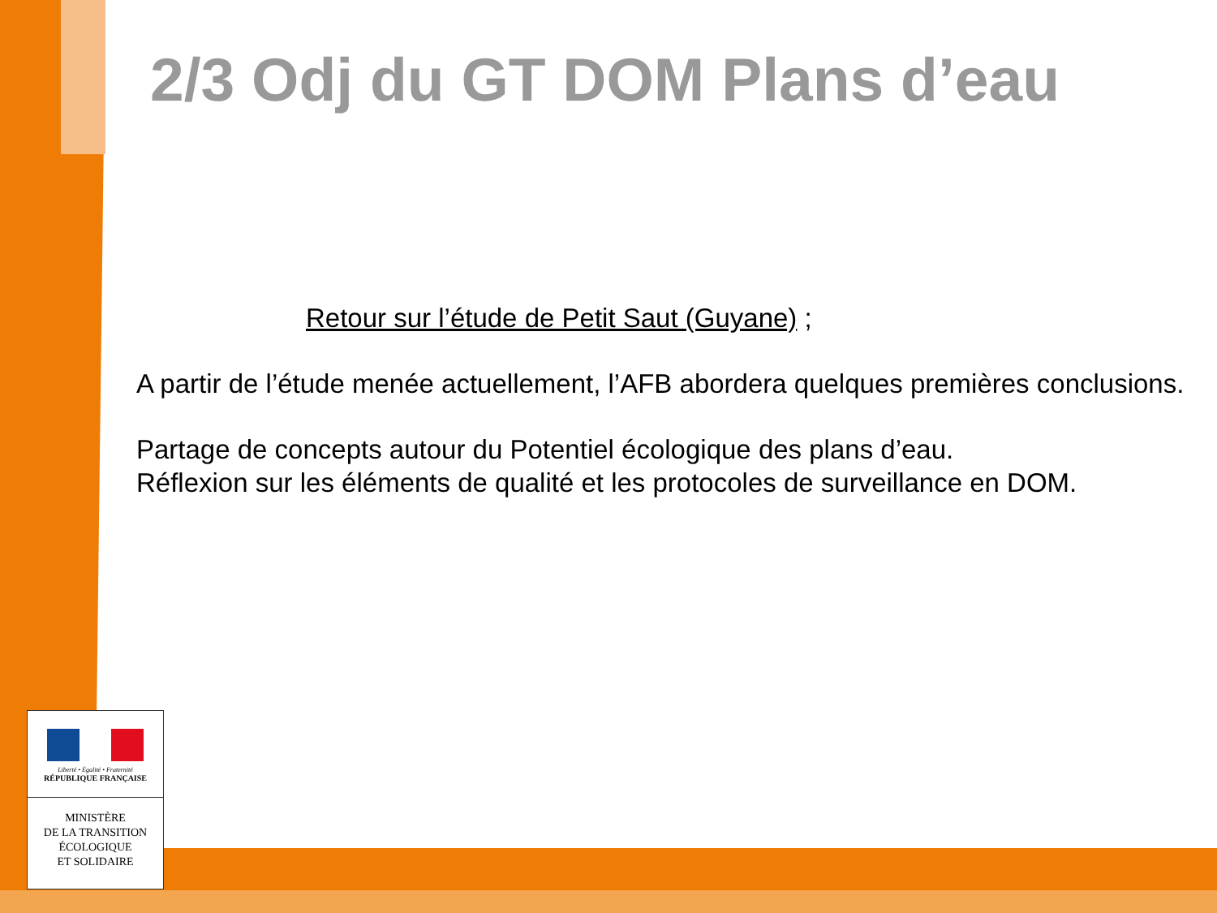2/3 Odj du GT DOM Plans d’eau
Retour sur l’étude de Petit Saut (Guyane) ;
A partir de l’étude menée actuellement, l’AFB abordera quelques premières conclusions.
Partage de concepts autour du Potentiel écologique des plans d’eau.
Réflexion sur les éléments de qualité et les protocoles de surveillance en DOM.
Liberté • Égalité • Fraternité
RÉPUBLIQUE FRANÇAISE
MINISTÈRE
DE LA TRANSITION
ÉCOLOGIQUE
ET SOLIDAIRE